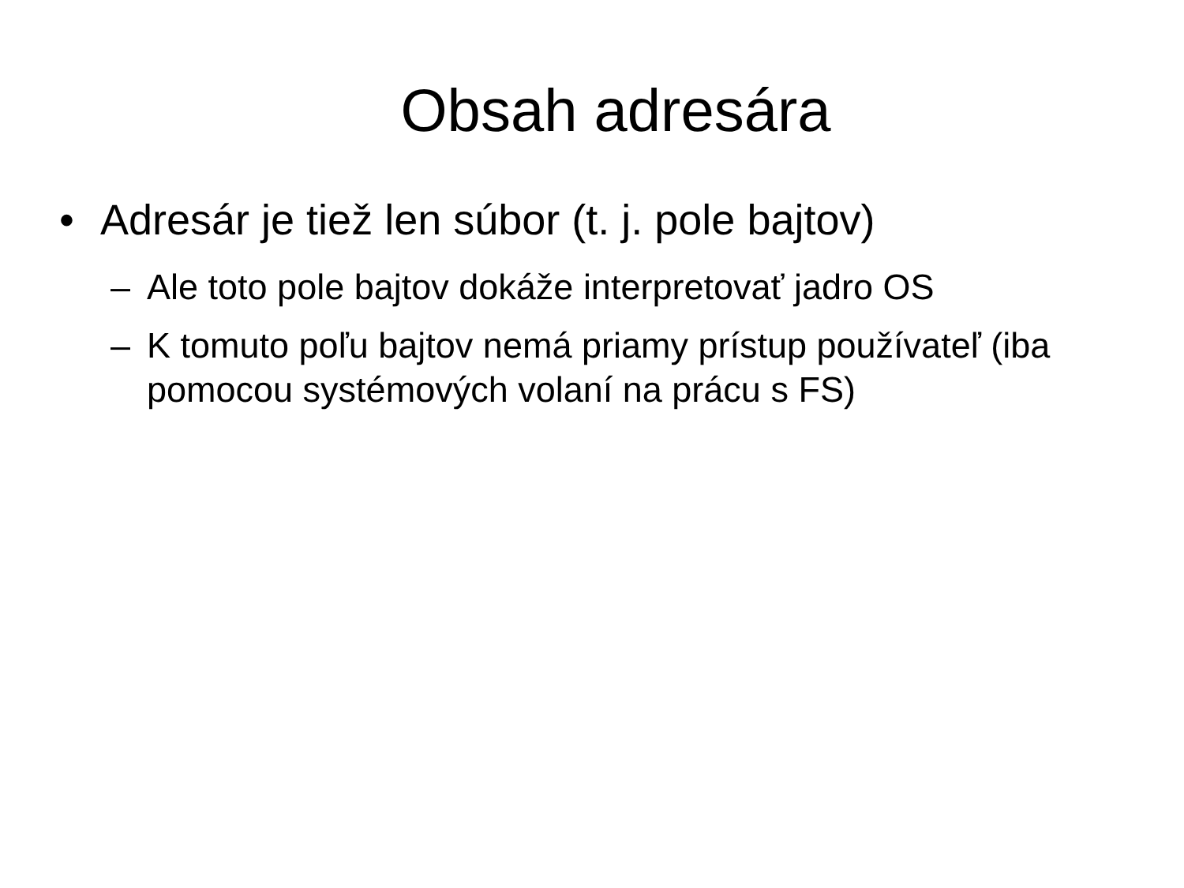Obsah adresára
• Adresár je tiež len súbor (t. j. pole bajtov)
– Ale toto pole bajtov dokáže interpretovať jadro OS
– K tomuto poľu bajtov nemá priamy prístup používateľ (iba pomocou systémových volaní na prácu s FS)